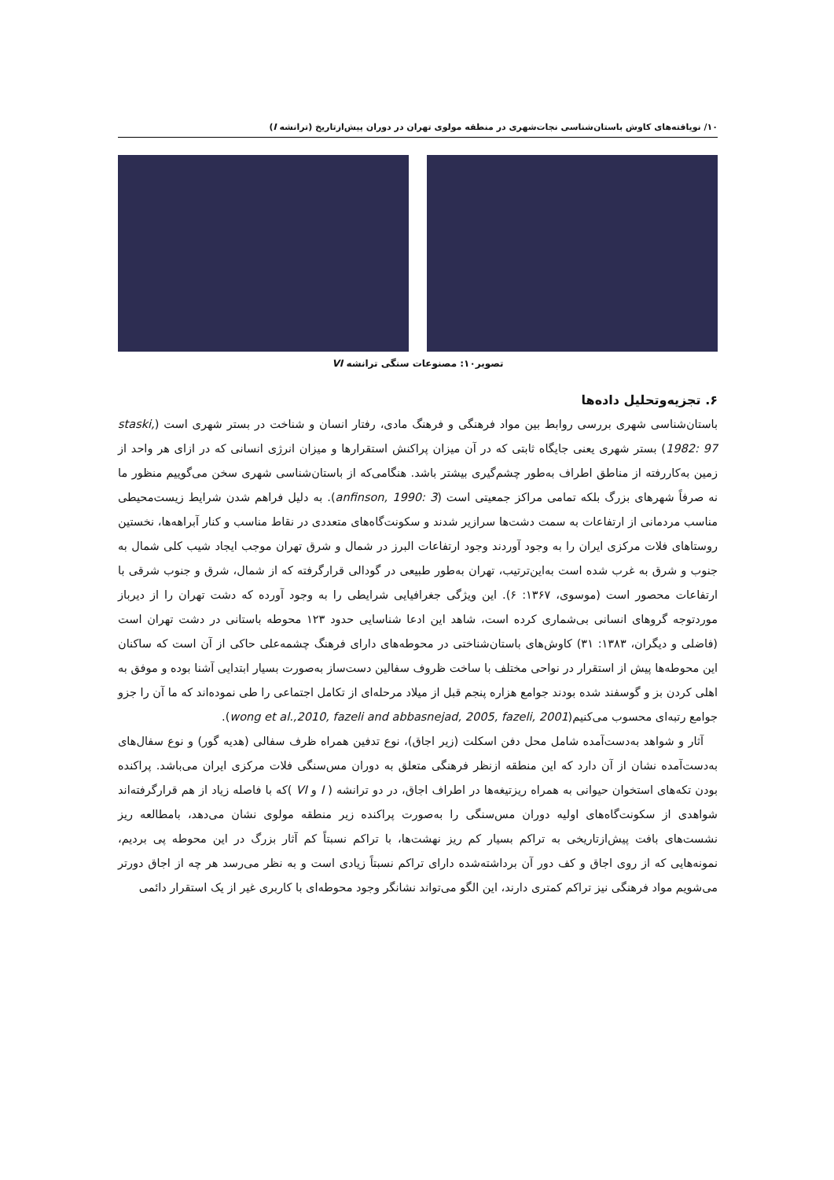۱۰/ نویافته‌های کاوش باستان‌شناسی نجات‌شهری در منطقه مولوی تهران در دوران پیش‌ازتاریخ (ترانشه I)
تصویر۱۰: مصنوعات سنگی ترانشه VI
۶. تجزیه‌وتحلیل داده‌ها
باستان‌شناسی شهری بررسی روابط بین مواد فرهنگی و فرهنگ مادی، رفتار انسان و شناخت در بستر شهری است (staski, 1982: 97) بستر شهری یعنی جایگاه ثابتی که در آن میزان پراکنش استقرارها و میزان انرژی انسانی که در ازای هر واحد از زمین به‌کاررفته از مناطق اطراف به‌طور چشم‌گیری بیشتر باشد. هنگامی‌که از باستان‌شناسی شهری سخن می‌گوییم منظور ما نه صرفاً شهرهای بزرگ بلکه تمامی مراکز جمعیتی است (anfinson, 1990: 3). به دلیل فراهم شدن شرایط زیست‌محیطی مناسب مردمانی از ارتفاعات به سمت دشت‌ها سرازیر شدند و سکونت‌گاه‌های متعددی در نقاط مناسب و کنار آبراهه‌ها، نخستین روستاهای فلات مرکزی ایران را به وجود آوردند وجود ارتفاعات البرز در شمال و شرق تهران موجب ایجاد شیب کلی شمال به جنوب و شرق به غرب شده است به‌این‌ترتیب، تهران به‌طور طبیعی در گودالی قرارگرفته که از شمال، شرق و جنوب شرقی با ارتفاعات محصور است (موسوی، ۱۳۶۷: ۶). این ویژگی جغرافیایی شرایطی را به وجود آورده که دشت تهران را از دیرباز موردتوجه گروهای انسانی بی‌شماری کرده است، شاهد این ادعا شناسایی حدود ۱۲۳ محوطه باستانی در دشت تهران است (فاضلی و دیگران، ۱۳۸۳: ۳۱) کاوش‌های باستان‌شناختی در محوطه‌های دارای فرهنگ چشمه‌علی حاکی از آن است که ساکنان این محوطه‌ها پیش از استقرار در نواحی مختلف با ساخت ظروف سفالین دست‌ساز به‌صورت بسیار ابتدایی آشنا بوده و موفق به اهلی کردن بز و گوسفند شده بودند جوامع هزاره پنجم قبل از میلاد مرحله‌ای از تکامل اجتماعی را طی نموده‌اند که ما آن را جزو جوامع رتبه‌ای محسوب می‌کنیم(wong et al.,2010, fazeli and abbasnejad, 2005, fazeli, 2001).
آثار و شواهد به‌دست‌آمده شامل محل دفن اسکلت (زیر اجاق)، نوع تدفین همراه ظرف سفالی (هدیه گور) و نوع سفال‌های به‌دست‌آمده نشان از آن دارد که این منطقه ازنظر فرهنگی متعلق به دوران مس‌سنگی فلات مرکزی ایران می‌باشد. پراکنده بودن تکه‌های استخوان حیوانی به همراه ریزتیغه‌ها در اطراف اجاق، در دو ترانشه ( I و VI )که با فاصله زیاد از هم قرارگرفته‌اند شواهدی از سکونت‌گاه‌های اولیه دوران مس‌سنگی را به‌صورت پراکنده زیر منطقه مولوی نشان می‌دهد، بامطالعه ریز نشست‌های بافت پیش‌ازتاریخی به تراکم بسیار کم ریز نهشت‌ها، با تراکم نسبتاً کم آثار بزرگ در این محوطه پی بردیم، نمونه‌هایی که از روی اجاق و کف دور آن برداشته‌شده دارای تراکم نسبتاً زیادی است و به نظر می‌رسد هر چه از اجاق دورتر می‌شویم مواد فرهنگی نیز تراکم کمتری دارند، این الگو می‌تواند نشانگر وجود محوطه‌ای با کاربری غیر از یک استقرار دائمی